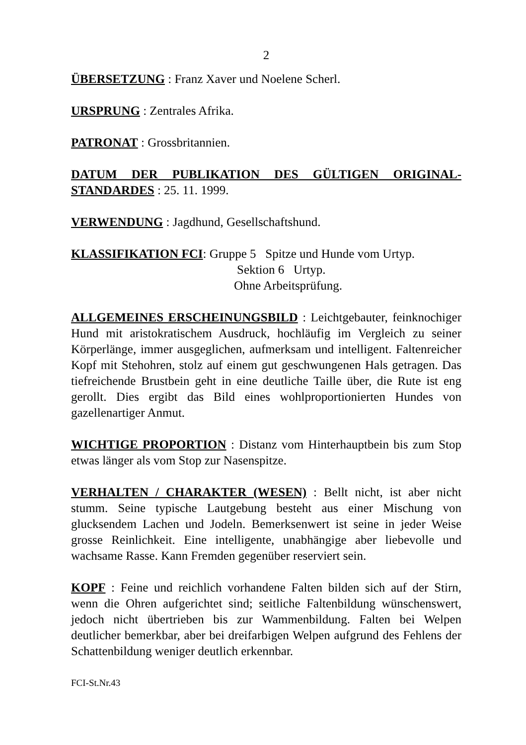2
ÜBERSETZUNG : Franz Xaver und Noelene Scherl.
URSPRUNG : Zentrales Afrika.
PATRONAT : Grossbritannien.
DATUM DER PUBLIKATION DES GÜLTIGEN ORIGINAL-STANDARDES : 25. 11. 1999.
VERWENDUNG : Jagdhund, Gesellschaftshund.
KLASSIFIKATION FCI: Gruppe 5 Spitze und Hunde vom Urtyp.
Sektion 6 Urtyp.
Ohne Arbeitsprüfung.
ALLGEMEINES ERSCHEINUNGSBILD : Leichtgebauter, feinknochiger Hund mit aristokratischem Ausdruck, hochläufig im Vergleich zu seiner Körperlänge, immer ausgeglichen, aufmerksam und intelligent. Faltenreicher Kopf mit Stehohren, stolz auf einem gut geschwungenen Hals getragen. Das tiefreichende Brustbein geht in eine deutliche Taille über, die Rute ist eng gerollt. Dies ergibt das Bild eines wohlproportionierten Hundes von gazellenartiger Anmut.
WICHTIGE PROPORTION : Distanz vom Hinterhauptbein bis zum Stop etwas länger als vom Stop zur Nasenspitze.
VERHALTEN / CHARAKTER (WESEN) : Bellt nicht, ist aber nicht stumm. Seine typische Lautgebung besteht aus einer Mischung von glucksendem Lachen und Jodeln. Bemerksenwert ist seine in jeder Weise grosse Reinlichkeit. Eine intelligente, unabhängige aber liebevolle und wachsame Rasse. Kann Fremden gegenüber reserviert sein.
KOPF : Feine und reichlich vorhandene Falten bilden sich auf der Stirn, wenn die Ohren aufgerichtet sind; seitliche Faltenbildung wünschenswert, jedoch nicht übertrieben bis zur Wammenbildung. Falten bei Welpen deutlicher bemerkbar, aber bei dreifarbigen Welpen aufgrund des Fehlens der Schattenbildung weniger deutlich erkennbar.
FCI-St.Nr.43